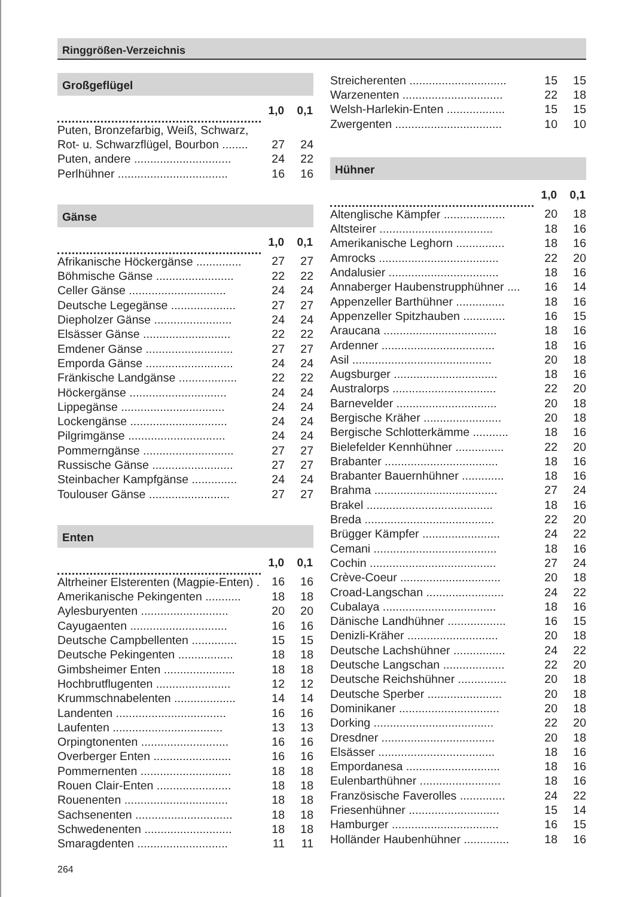Ringgrößen-Verzeichnis
Großgeflügel
| | 1,0 | 0,1 |
| --- | --- | --- |
| Puten, Bronzefarbig, Weiß, Schwarz, | | |
| Rot- u. Schwarzflügel, Bourbon ........ | 27 | 24 |
| Puten, andere .............................. | 24 | 22 |
| Perlhühner .................................. | 16 | 16 |
Gänse
| | 1,0 | 0,1 |
| --- | --- | --- |
| Afrikanische Höckergänse .............. | 27 | 27 |
| Böhmische Gänse ........................ | 22 | 22 |
| Celler Gänse .............................. | 24 | 24 |
| Deutsche Legegänse .................... | 27 | 27 |
| Diepholzer Gänse ........................ | 24 | 24 |
| Elsässer Gänse ........................... | 22 | 22 |
| Emdener Gänse ........................... | 27 | 27 |
| Emporda Gänse ........................... | 24 | 24 |
| Fränkische Landgänse .................. | 22 | 22 |
| Höckergänse .............................. | 24 | 24 |
| Lippegänse ................................ | 24 | 24 |
| Lockengänse .............................. | 24 | 24 |
| Pilgrimgänse .............................. | 24 | 24 |
| Pommerngänse ............................ | 27 | 27 |
| Russische Gänse ......................... | 27 | 27 |
| Steinbacher Kampfgänse .............. | 24 | 24 |
| Toulouser Gänse ......................... | 27 | 27 |
Enten
| | 1,0 | 0,1 |
| --- | --- | --- |
| Altrheiner Elsterenten (Magpie-Enten) . | 16 | 16 |
| Amerikanische Pekingenten ........... | 18 | 18 |
| Aylesburyenten ........................... | 20 | 20 |
| Cayugaenten .............................. | 16 | 16 |
| Deutsche Campbellenten .............. | 15 | 15 |
| Deutsche Pekingenten ................. | 18 | 18 |
| Gimbsheimer Enten ...................... | 18 | 18 |
| Hochbrutflugenten ....................... | 12 | 12 |
| Krummschnabelenten ................... | 14 | 14 |
| Landenten .................................. | 16 | 16 |
| Laufenten .................................. | 13 | 13 |
| Orpingtonenten ........................... | 16 | 16 |
| Overberger Enten ........................ | 16 | 16 |
| Pommernenten ............................ | 18 | 18 |
| Rouen Clair-Enten ....................... | 18 | 18 |
| Rouenenten ................................ | 18 | 18 |
| Sachsenenten .............................. | 18 | 18 |
| Schwedenenten ........................... | 18 | 18 |
| Smaragdenten ............................ | 11 | 11 |
| Streicherenten .............................. | 15 | 15 |
| Warzenenten ............................... | 22 | 18 |
| Welsh-Harlekin-Enten .................. | 15 | 15 |
| Zwergenten ................................. | 10 | 10 |
Hühner
| | 1,0 | 0,1 |
| --- | --- | --- |
| Altenglische Kämpfer ................... | 20 | 18 |
| Altsteirer ................................... | 18 | 16 |
| Amerikanische Leghorn ............... | 18 | 16 |
| Amrocks ..................................... | 22 | 20 |
| Andalusier .................................. | 18 | 16 |
| Annaberger Haubenstrupphühner .... | 16 | 14 |
| Appenzeller Barthühner ............... | 18 | 16 |
| Appenzeller Spitzhauben ............. | 16 | 15 |
| Araucana ................................... | 18 | 16 |
| Ardenner ................................... | 18 | 16 |
| Asil ........................................... | 20 | 18 |
| Augsburger ................................ | 18 | 16 |
| Australorps ................................ | 22 | 20 |
| Barnevelder ............................... | 20 | 18 |
| Bergische Kräher ........................ | 20 | 18 |
| Bergische Schlotterkämme ........... | 18 | 16 |
| Bielefelder Kennhühner ............... | 22 | 20 |
| Brabanter ................................... | 18 | 16 |
| Brabanter Bauernhühner ............. | 18 | 16 |
| Brahma ...................................... | 27 | 24 |
| Brakel ....................................... | 18 | 16 |
| Breda ........................................ | 22 | 20 |
| Brügger Kämpfer ........................ | 24 | 22 |
| Cemani ...................................... | 18 | 16 |
| Cochin ....................................... | 27 | 24 |
| Crève-Coeur ............................... | 20 | 18 |
| Croad-Langschan ........................ | 24 | 22 |
| Cubalaya ................................... | 18 | 16 |
| Dänische Landhühner .................. | 16 | 15 |
| Denizli-Kräher ............................ | 20 | 18 |
| Deutsche Lachshühner ................ | 24 | 22 |
| Deutsche Langschan ................... | 22 | 20 |
| Deutsche Reichshühner ............... | 20 | 18 |
| Deutsche Sperber ....................... | 20 | 18 |
| Dominikaner ............................... | 20 | 18 |
| Dorking ..................................... | 22 | 20 |
| Dresdner ................................... | 20 | 18 |
| Elsässer .................................... | 18 | 16 |
| Empordanesa ............................. | 18 | 16 |
| Eulenbarthühner ......................... | 18 | 16 |
| Französische Faverolles .............. | 24 | 22 |
| Friesenhühner ............................ | 15 | 14 |
| Hamburger ................................. | 16 | 15 |
| Holländer Haubenhühner .............. | 18 | 16 |
264